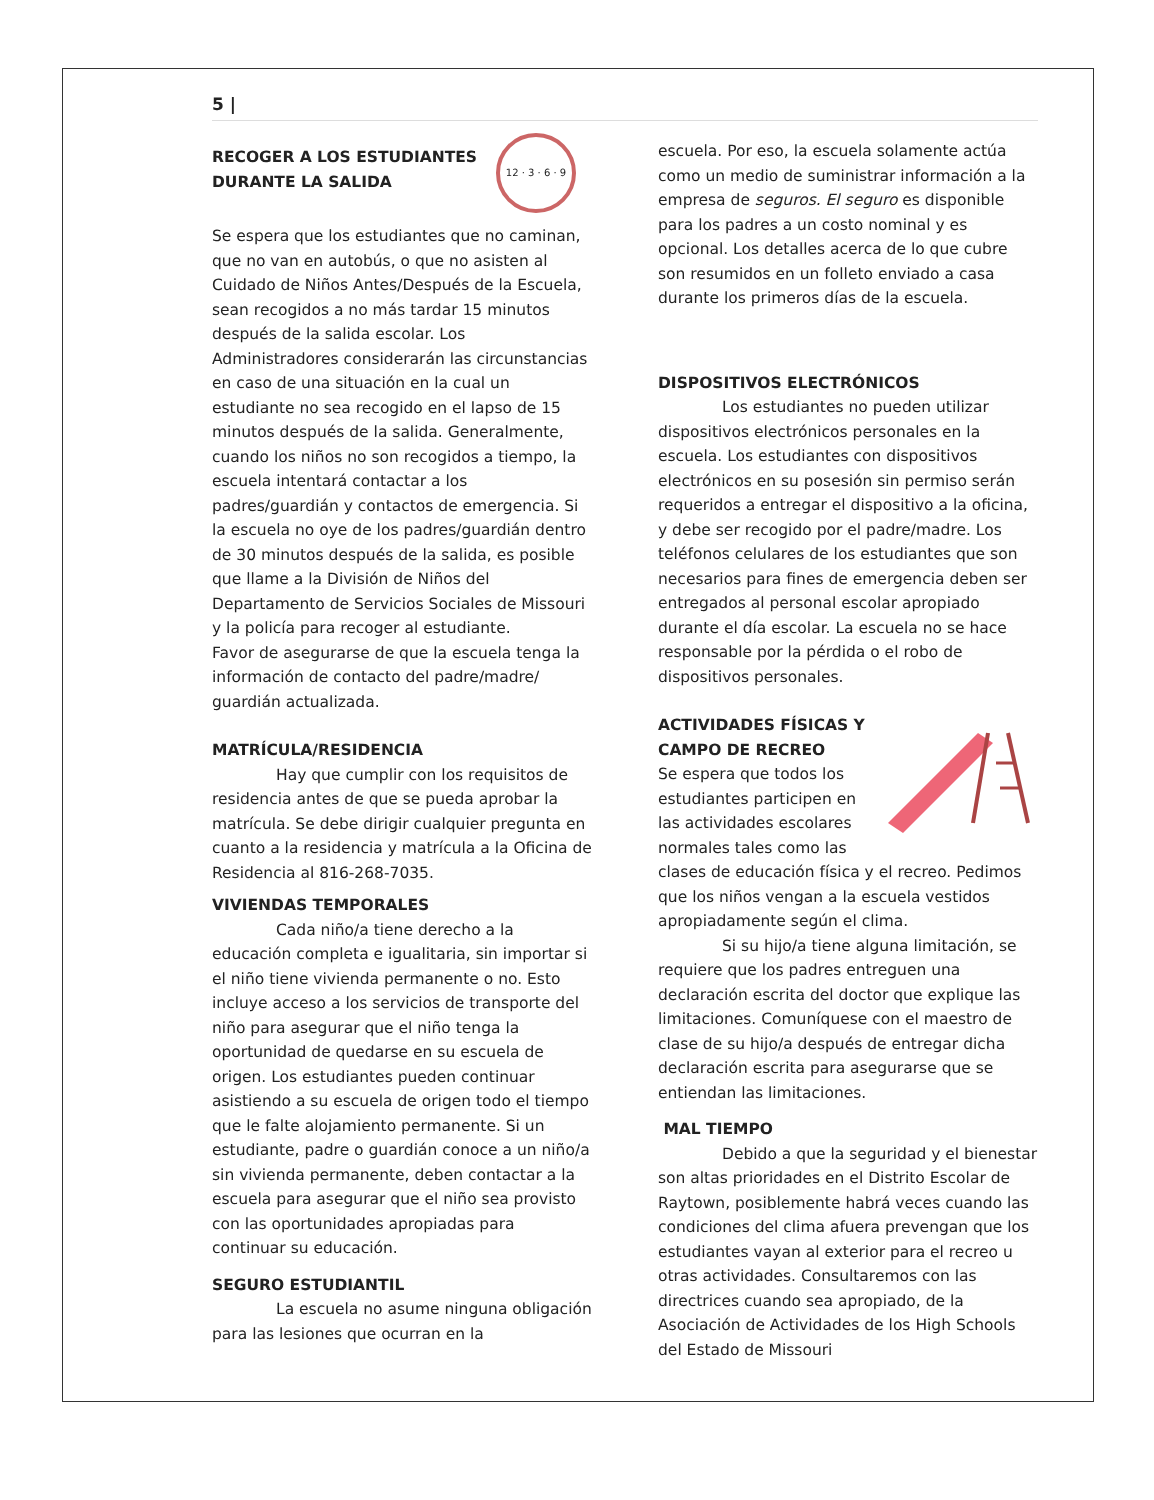5 |
12 · 3 · 6 · 9
RECOGER A LOS ESTUDIANTES DURANTE LA SALIDA
Se espera que los estudiantes que no caminan, que no van en autobús, o que no asisten al Cuidado de Niños Antes/Después de la Escuela, sean recogidos a no más tardar 15 minutos después de la salida escolar. Los Administradores considerarán las circunstancias en caso de una situación en la cual un estudiante no sea recogido en el lapso de 15 minutos después de la salida. Generalmente, cuando los niños no son recogidos a tiempo, la escuela intentará contactar a los padres/guardián y contactos de emergencia. Si la escuela no oye de los padres/guardián dentro de 30 minutos después de la salida, es posible que llame a la División de Niños del Departamento de Servicios Sociales de Missouri y la policía para recoger al estudiante.
Favor de asegurarse de que la escuela tenga la información de contacto del padre/madre/ guardián actualizada.
MATRÍCULA/RESIDENCIA
Hay que cumplir con los requisitos de residencia antes de que se pueda aprobar la matrícula. Se debe dirigir cualquier pregunta en cuanto a la residencia y matrícula a la Oficina de Residencia al 816-268-7035.
VIVIENDAS TEMPORALES
Cada niño/a tiene derecho a la educación completa e igualitaria, sin importar si el niño tiene vivienda permanente o no. Esto incluye acceso a los servicios de transporte del niño para asegurar que el niño tenga la oportunidad de quedarse en su escuela de origen. Los estudiantes pueden continuar asistiendo a su escuela de origen todo el tiempo que le falte alojamiento permanente. Si un estudiante, padre o guardián conoce a un niño/a sin vivienda permanente, deben contactar a la escuela para asegurar que el niño sea provisto con las oportunidades apropiadas para continuar su educación.
SEGURO ESTUDIANTIL
La escuela no asume ninguna obligación para las lesiones que ocurran en la
escuela. Por eso, la escuela solamente actúa como un medio de suministrar información a la empresa de seguros. El seguro es disponible para los padres a un costo nominal y es opcional. Los detalles acerca de lo que cubre son resumidos en un folleto enviado a casa durante los primeros días de la escuela.
DISPOSITIVOS ELECTRÓNICOS
Los estudiantes no pueden utilizar dispositivos electrónicos personales en la escuela. Los estudiantes con dispositivos electrónicos en su posesión sin permiso serán requeridos a entregar el dispositivo a la oficina, y debe ser recogido por el padre/madre. Los teléfonos celulares de los estudiantes que son necesarios para fines de emergencia deben ser entregados al personal escolar apropiado durante el día escolar. La escuela no se hace responsable por la pérdida o el robo de dispositivos personales.
ACTIVIDADES FÍSICAS Y CAMPO DE RECREO
Se espera que todos los estudiantes participen en las actividades escolares normales tales como las clases de educación física y el recreo. Pedimos que los niños vengan a la escuela vestidos apropiadamente según el clima.
Si su hijo/a tiene alguna limitación, se requiere que los padres entreguen una declaración escrita del doctor que explique las limitaciones. Comuníquese con el maestro de clase de su hijo/a después de entregar dicha declaración escrita para asegurarse que se entiendan las limitaciones.
MAL TIEMPO
Debido a que la seguridad y el bienestar son altas prioridades en el Distrito Escolar de Raytown, posiblemente habrá veces cuando las condiciones del clima afuera prevengan que los estudiantes vayan al exterior para el recreo u otras actividades. Consultaremos con las directrices cuando sea apropiado, de la Asociación de Actividades de los High Schools del Estado de Missouri